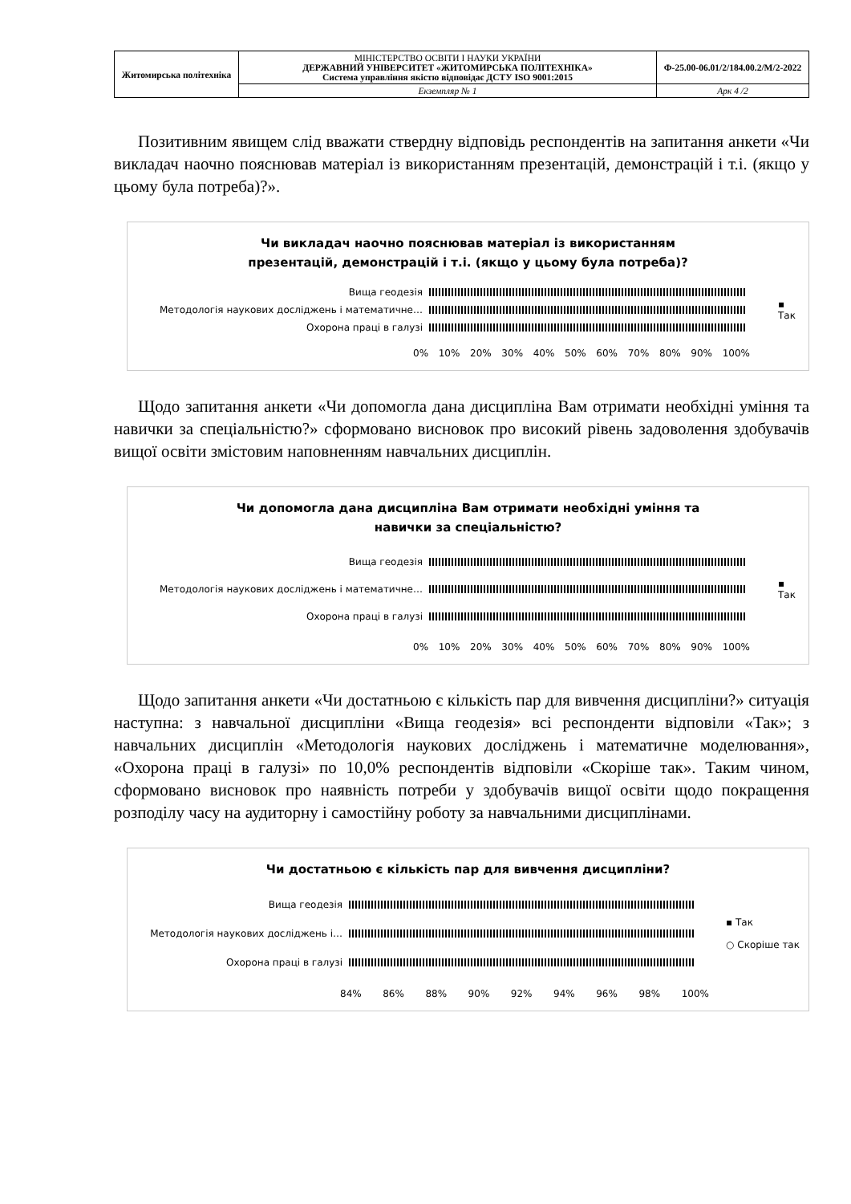| Житомирська політехніка | МІНІСТЕРСТВО ОСВІТИ І НАУКИ УКРАЇНИ ДЕРЖАВНИЙ УНІВЕРСИТЕТ «ЖИТОМИРСЬКА ПОЛІТЕХНІКА» Система управління якістю відповідає ДСТУ ISO 9001:2015 | Ф-25.00-06.01/2/184.00.2/М/2-2022 |
| | Екземпляр № 1 | Арк 4 /2 |
Позитивним явищем слід вважати ствердну відповідь респондентів на запитання анкети «Чи викладач наочно пояснював матеріал із використанням презентацій, демонстрацій і т.і. (якщо у цьому була потреба)?».
Чи викладач наочно пояснював матеріал із використанням
презентацій, демонстрацій і т.і. (якщо у цьому була потреба)?
Вища геодезія
Методологія наукових досліджень і математичне…
Охорона праці в галузі
▪ Так
0% 10% 20% 30% 40% 50% 60% 70% 80% 90% 100%
Щодо запитання анкети «Чи допомогла дана дисципліна Вам отримати необхідні уміння та навички за спеціальністю?» сформовано висновок про високий рівень задоволення здобувачів вищої освіти змістовим наповненням навчальних дисциплін.
Чи допомогла дана дисципліна Вам отримати необхідні уміння та
навички за спеціальністю?
Вища геодезія
Методологія наукових досліджень і математичне…
Охорона праці в галузі
▪ Так
0% 10% 20% 30% 40% 50% 60% 70% 80% 90% 100%
Щодо запитання анкети «Чи достатньою є кількість пар для вивчення дисципліни?» ситуація наступна: з навчальної дисципліни «Вища геодезія» всі респонденти відповіли «Так»; з навчальних дисциплін «Методологія наукових досліджень і математичне моделювання», «Охорона праці в галузі» по 10,0% респондентів відповіли «Скоріше так». Таким чином, сформовано висновок про наявність потреби у здобувачів вищої освіти щодо покращення розподілу часу на аудиторну і самостійну роботу за навчальними дисциплінами.
Чи достатньою є кількість пар для вивчення дисципліни?
Вища геодезія
Методологія наукових досліджень і…
Охорона праці в галузі
▪ Так
○ Скоріше так
84% 86% 88% 90% 92% 94% 96% 98% 100%